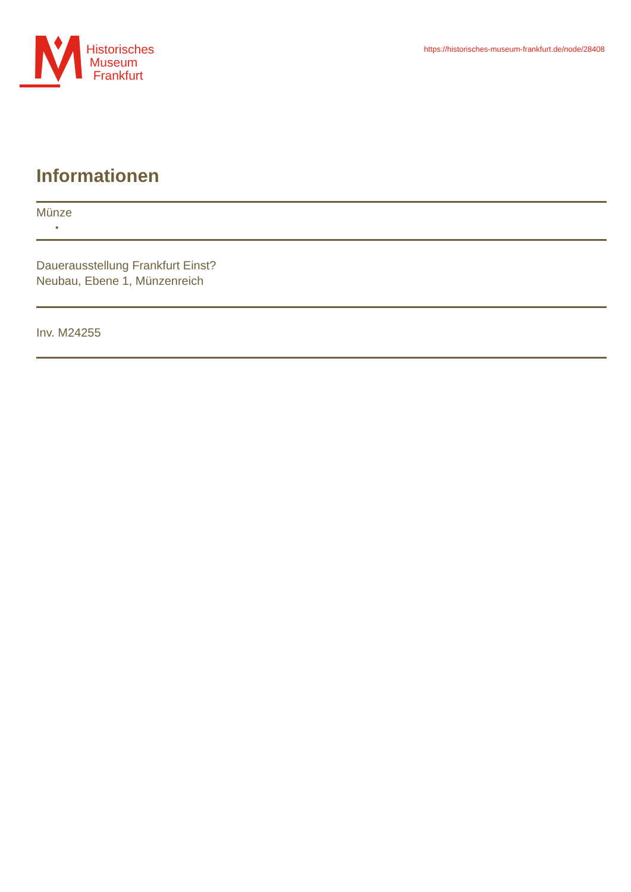Historisches
Museum
Frankfurt
https://historisches-museum-frankfurt.de/node/28408
Informationen
Münze
•
Dauerausstellung Frankfurt Einst?
Neubau, Ebene 1, Münzenreich
Inv. M24255